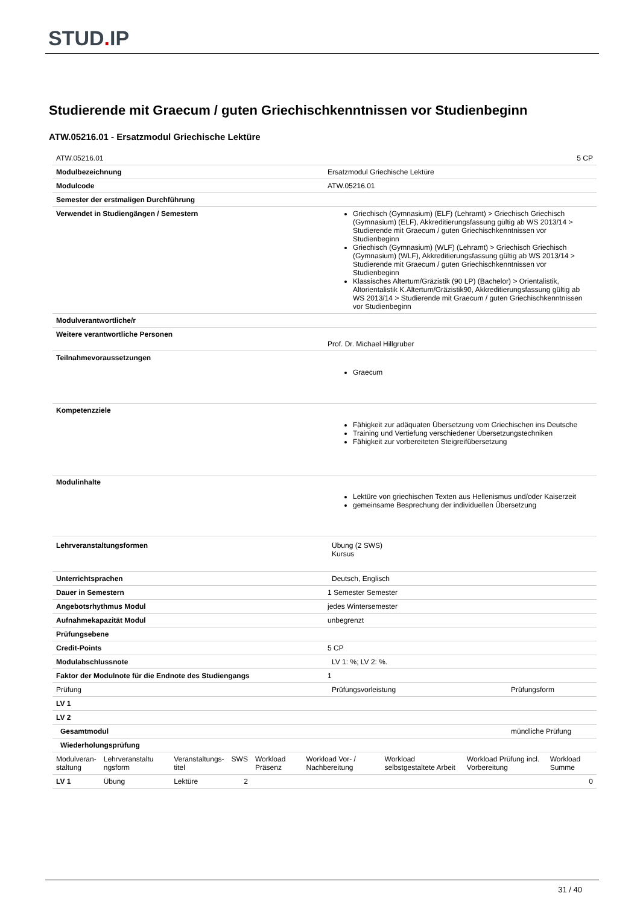STUD. IP
Studierende mit Graecum / guten Griechischkenntnissen vor Studienbeginn
ATW.05216.01 - Ersatzmodul Griechische Lektüre
| ATW.05216.01 | 5 CP |
| Modulbezeichnung | Ersatzmodul Griechische Lektüre |
| Modulcode | ATW.05216.01 |
| Semester der erstmaligen Durchführung | |
| Verwendet in Studiengängen / Semestern | Griechisch (Gymnasium) (ELF) (Lehramt) > Griechisch Griechisch (Gymnasium) (ELF), Akkreditierungsfassung gültig ab WS 2013/14 > Studierende mit Graecum / guten Griechischkenntnissen vor Studienbeginn Griechisch (Gymnasium) (WLF) (Lehramt) > Griechisch Griechisch (Gymnasium) (WLF), Akkreditierungsfassung gültig ab WS 2013/14 > Studierende mit Graecum / guten Griechischkenntnissen vor Studienbeginn Klassisches Altertum/Gräzistik (90 LP) (Bachelor) > Orientalistik, Altorientalistik K.Altertum/Gräzistik90, Akkreditierungsfassung gültig ab WS 2013/14 > Studierende mit Graecum / guten Griechischkenntnissen vor Studienbeginn |
| Modulverantwortliche/r | |
| Weitere verantwortliche Personen | Prof. Dr. Michael Hillgruber |
| Teilnahmevoraussetzungen | Graecum |
| Kompetenzziele | Fähigkeit zur adäquaten Übersetzung vom Griechischen ins Deutsche Training und Vertiefung verschiedener Übersetzungstechniken Fähigkeit zur vorbereiteten Steigreifübersetzung |
| Modulinhalte | Lektüre von griechischen Texten aus Hellenismus und/oder Kaiserzeit gemeinsame Besprechung der individuellen Übersetzung |
| Lehrveranstaltungsformen | Übung (2 SWS) Kursus |
| Unterrichtsprachen | Deutsch, Englisch |
| Dauer in Semestern | 1 Semester Semester |
| Angebotsrhythmus Modul | jedes Wintersemester |
| Aufnahmekapazität Modul | unbegrenzt |
| Prüfungsebene | |
| Credit-Points | 5 CP |
| Modulabschlussnote | LV 1: %; LV 2: %. |
| Faktor der Modulnote für die Endnote des Studiengangs | 1 |
| Prüfung | Prüfungsvorleistung | Prüfungsform |
| LV 1 | | |
| LV 2 | | |
| Gesamtmodul | | mündliche Prüfung |
| Wiederholungsprüfung | | |
| Modulveran- staltung | Lehrveranstaltu ngsform | Veranstaltungs- titel | SWS | Workload Präsenz | Workload Vor- / Nachbereitung | Workload selbstgestaltete Arbeit | Workload Prüfung incl. Vorbereitung | Workload Summe |
| LV 1 | Übung | Lektüre | 2 | | | | | 0 |
31 / 40